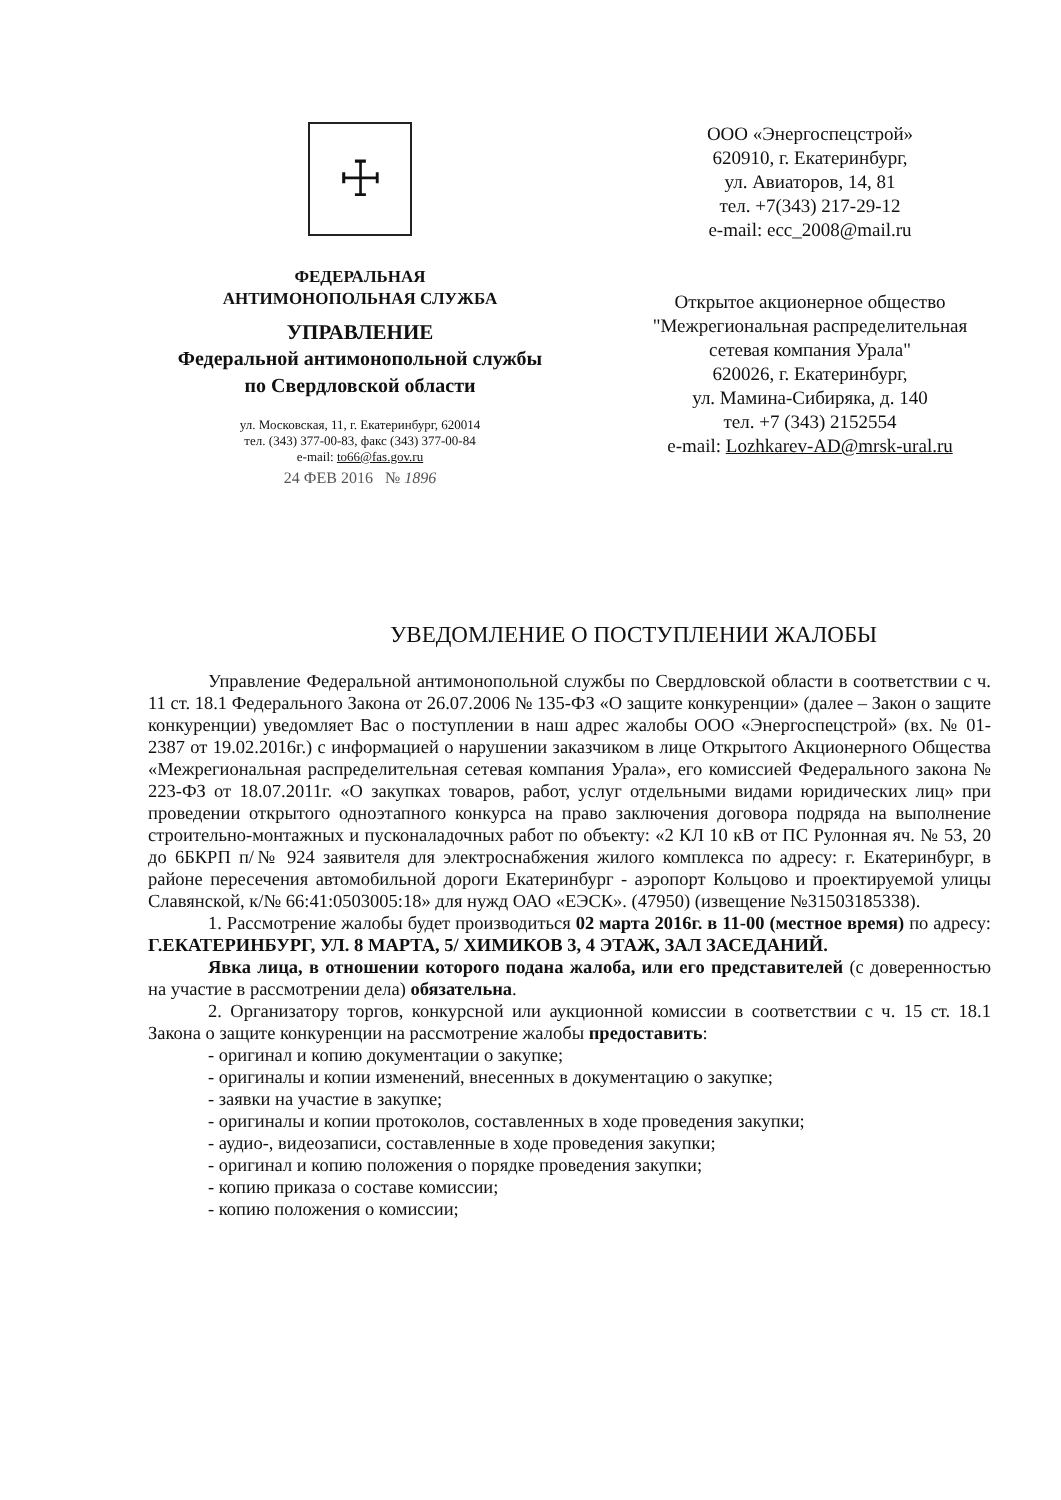☩
ФЕДЕРАЛЬНАЯ
АНТИМОНОПОЛЬНАЯ СЛУЖБА
УПРАВЛЕНИЕ
Федеральной антимонопольной службы
по Свердловской области
ул. Московская, 11, г. Екатеринбург, 620014
тел. (343) 377-00-83, факс (343) 377-00-84
e-mail: to66@fas.gov.ru
24 ФЕВ 2016 № 1896
ООО «Энергоспецстрой»
620910, г. Екатеринбург,
ул. Авиаторов, 14, 81
тел. +7(343) 217-29-12
e-mail: ecc_2008@mail.ru
Открытое акционерное общество
"Межрегиональная распределительная
сетевая компания Урала"
620026, г. Екатеринбург,
ул. Мамина-Сибиряка, д. 140
тел. +7 (343) 2152554
e-mail: Lozhkarev-AD@mrsk-ural.ru
УВЕДОМЛЕНИЕ О ПОСТУПЛЕНИИ ЖАЛОБЫ
Управление Федеральной антимонопольной службы по Свердловской области в соответствии с ч. 11 ст. 18.1 Федерального Закона от 26.07.2006 № 135-ФЗ «О защите конкуренции» (далее – Закон о защите конкуренции) уведомляет Вас о поступлении в наш адрес жалобы ООО «Энергоспецстрой» (вх. № 01-2387 от 19.02.2016г.) с информацией о нарушении заказчиком в лице Открытого Акционерного Общества «Межрегиональная распределительная сетевая компания Урала», его комиссией Федерального закона № 223-ФЗ от 18.07.2011г. «О закупках товаров, работ, услуг отдельными видами юридических лиц» при проведении открытого одноэтапного конкурса на право заключения договора подряда на выполнение строительно-монтажных и пусконаладочных работ по объекту: «2 КЛ 10 кВ от ПС Рулонная яч. № 53, 20 до 6БКРП п/№ 924 заявителя для электроснабжения жилого комплекса по адресу: г. Екатеринбург, в районе пересечения автомобильной дороги Екатеринбург - аэропорт Кольцово и проектируемой улицы Славянской, к/№ 66:41:0503005:18» для нужд ОАО «ЕЭСК». (47950) (извещение №31503185338).
1. Рассмотрение жалобы будет производиться 02 марта 2016г. в 11-00 (местное время) по адресу: Г.ЕКАТЕРИНБУРГ, УЛ. 8 МАРТА, 5/ ХИМИКОВ 3, 4 ЭТАЖ, ЗАЛ ЗАСЕДАНИЙ.
Явка лица, в отношении которого подана жалоба, или его представителей (с доверенностью на участие в рассмотрении дела) обязательна.
2. Организатору торгов, конкурсной или аукционной комиссии в соответствии с ч. 15 ст. 18.1 Закона о защите конкуренции на рассмотрение жалобы предоставить:
- оригинал и копию документации о закупке;
- оригиналы и копии изменений, внесенных в документацию о закупке;
- заявки на участие в закупке;
- оригиналы и копии протоколов, составленных в ходе проведения закупки;
- аудио-, видеозаписи, составленные в ходе проведения закупки;
- оригинал и копию положения о порядке проведения закупки;
- копию приказа о составе комиссии;
- копию положения о комиссии;